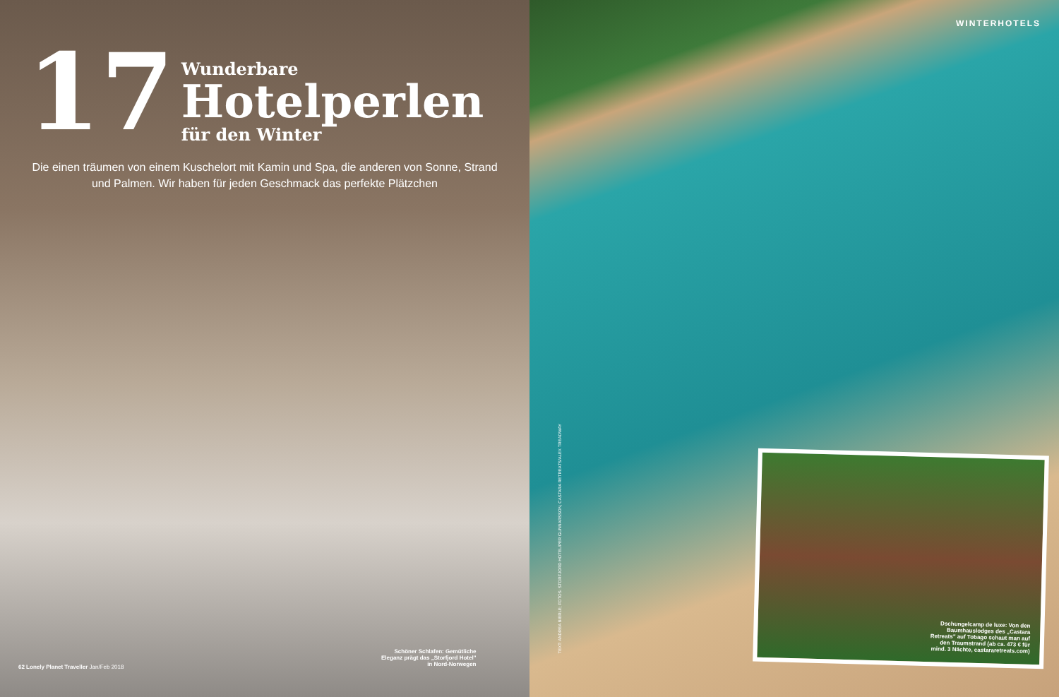17
Wunderbare
Hotelperlen
für den Winter
Die einen träumen von einem Kuschelort mit Kamin und Spa, die anderen von Sonne, Strand und Palmen. Wir haben für jeden Geschmack das perfekte Plätzchen
Schöner Schlafen: Gemütliche
Eleganz prägt das „Storfjord Hotel"
in Nord-Norwegen
62 Lonely Planet Traveller Jan/Feb 2018
WINTERHOTELS
TEXT: ANDREA BIERLE; FOTOS: STORFJORD HOTEL/PER GUNNARSSON, CASTARA RETREATS/ALEX TREADWAY
Dschungelcamp de luxe: Von den
Baumhauslodges des „Castara
Retreats" auf Tobago schaut man auf
den Traumstrand (ab ca. 473 € für
mind. 3 Nächte, castararetreats.com)